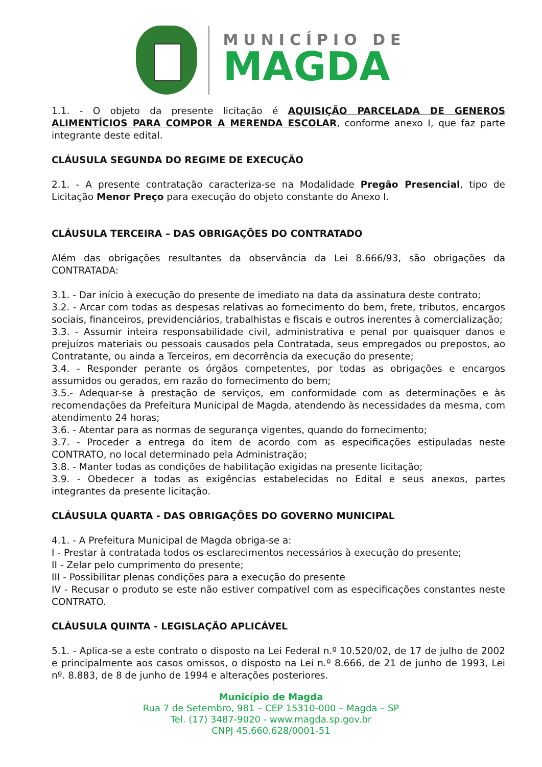MUNICÍPIO DE
MAGDA
1.1. - O objeto da presente licitação é AQUISIÇÃO PARCELADA DE GENEROS ALIMENTÍCIOS PARA COMPOR A MERENDA ESCOLAR, conforme anexo I, que faz parte integrante deste edital.
CLÁUSULA SEGUNDA DO REGIME DE EXECUÇÃO
2.1. - A presente contratação caracteriza-se na Modalidade Pregão Presencial, tipo de Licitação Menor Preço para execução do objeto constante do Anexo I.
CLÁUSULA TERCEIRA – DAS OBRIGAÇÕES DO CONTRATADO
Além das obrigações resultantes da observância da Lei 8.666/93, são obrigações da CONTRATADA:
3.1. - Dar início à execução do presente de imediato na data da assinatura deste contrato;
3.2. - Arcar com todas as despesas relativas ao fornecimento do bem, frete, tributos, encargos sociais, financeiros, previdenciários, trabalhistas e fiscais e outros inerentes à comercialização;
3.3. - Assumir inteira responsabilidade civil, administrativa e penal por quaisquer danos e prejuízos materiais ou pessoais causados pela Contratada, seus empregados ou prepostos, ao Contratante, ou ainda a Terceiros, em decorrência da execução do presente;
3.4. - Responder perante os órgãos competentes, por todas as obrigações e encargos assumidos ou gerados, em razão do fornecimento do bem;
3.5.- Adequar-se à prestação de serviços, em conformidade com as determinações e às recomendações da Prefeitura Municipal de Magda, atendendo às necessidades da mesma, com atendimento 24 horas;
3.6. - Atentar para as normas de segurança vigentes, quando do fornecimento;
3.7. - Proceder a entrega do item de acordo com as especificações estipuladas neste CONTRATO, no local determinado pela Administração;
3.8. - Manter todas as condições de habilitação exigidas na presente licitação;
3.9. - Obedecer a todas as exigências estabelecidas no Edital e seus anexos, partes integrantes da presente licitação.
CLÁUSULA QUARTA - DAS OBRIGAÇÕES DO GOVERNO MUNICIPAL
4.1. - A Prefeitura Municipal de Magda obriga-se a:
I - Prestar à contratada todos os esclarecimentos necessários à execução do presente;
II - Zelar pelo cumprimento do presente;
III - Possibilitar plenas condições para a execução do presente
IV - Recusar o produto se este não estiver compatível com as especificações constantes neste CONTRATO.
CLÁUSULA QUINTA - LEGISLAÇÃO APLICÁVEL
5.1. - Aplica-se a este contrato o disposto na Lei Federal n.º 10.520/02, de 17 de julho de 2002 e principalmente aos casos omissos, o disposto na Lei n.º 8.666, de 21 de junho de 1993, Lei nº. 8.883, de 8 de junho de 1994 e alterações posteriores.
Município de Magda
Rua 7 de Setembro, 981 – CEP 15310-000 – Magda – SP
Tel. (17) 3487-9020 - www.magda.sp.gov.br
CNPJ 45.660.628/0001-51